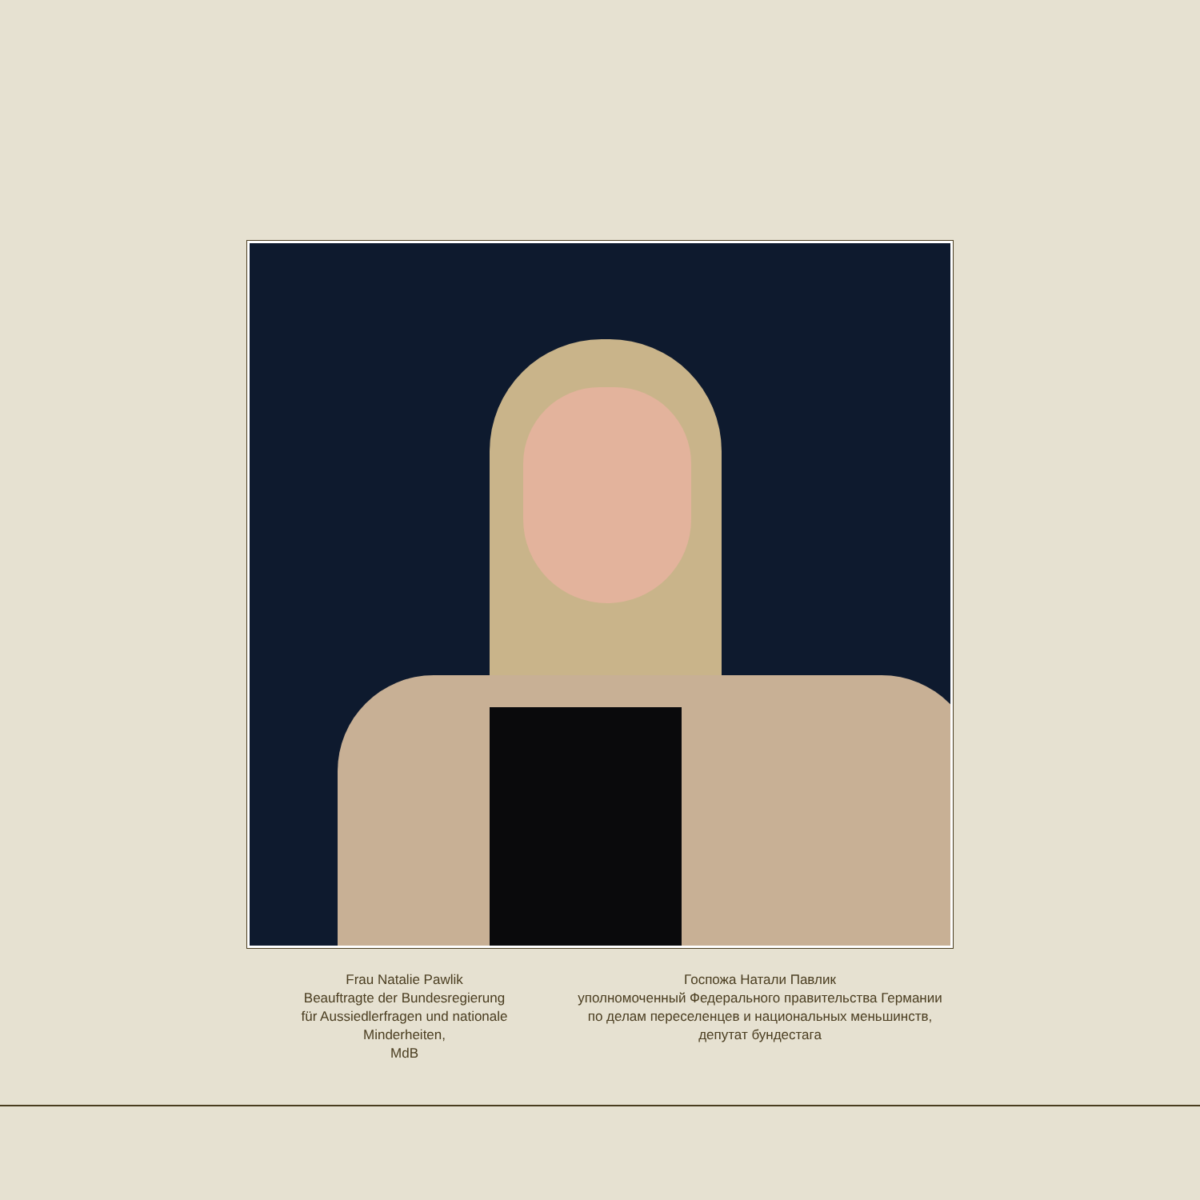Frau Natalie Pawlik
Beauftragte der Bundesregierung
für Aussiedlerfragen und nationale Minderheiten,
MdB
Госпожа Натали Павлик
уполномоченный Федерального правительства Германии
по делам переселенцев и национальных меньшинств,
депутат бундестага